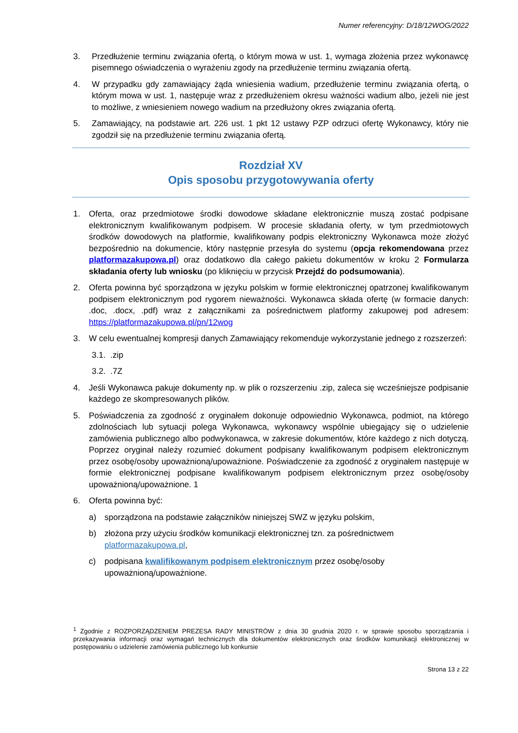Numer referencyjny: D/18/12WOG/2022
3. Przedłużenie terminu związania ofertą, o którym mowa w ust. 1, wymaga złożenia przez wykonawcę pisemnego oświadczenia o wyrażeniu zgody na przedłużenie terminu związania ofertą.
4. W przypadku gdy zamawiający żąda wniesienia wadium, przedłużenie terminu związania ofertą, o którym mowa w ust. 1, następuje wraz z przedłużeniem okresu ważności wadium albo, jeżeli nie jest to możliwe, z wniesieniem nowego wadium na przedłużony okres związania ofertą.
5. Zamawiający, na podstawie art. 226 ust. 1 pkt 12 ustawy PZP odrzuci ofertę Wykonawcy, który nie zgodził się na przedłużenie terminu związania ofertą.
Rozdział XV
Opis sposobu przygotowywania oferty
1. Oferta, oraz przedmiotowe środki dowodowe składane elektronicznie muszą zostać podpisane elektronicznym kwalifikowanym podpisem. W procesie składania oferty, w tym przedmiotowych środków dowodowych na platformie, kwalifikowany podpis elektroniczny Wykonawca może złożyć bezpośrednio na dokumencie, który następnie przesyła do systemu (opcja rekomendowana przez platformazakupowa.pl) oraz dodatkowo dla całego pakietu dokumentów w kroku 2 Formularza składania oferty lub wniosku (po kliknięciu w przycisk Przejdź do podsumowania).
2. Oferta powinna być sporządzona w języku polskim w formie elektronicznej opatrzonej kwalifikowanym podpisem elektronicznym pod rygorem nieważności. Wykonawca składa ofertę (w formacie danych: .doc, .docx, .pdf) wraz z załącznikami za pośrednictwem platformy zakupowej pod adresem: https://platformazakupowa.pl/pn/12wog
3. W celu ewentualnej kompresji danych Zamawiający rekomenduje wykorzystanie jednego z rozszerzeń:
3.1.
.zip
3.2.
.7Z
4. Jeśli Wykonawca pakuje dokumenty np. w plik o rozszerzeniu .zip, zaleca się wcześniejsze podpisanie każdego ze skompresowanych plików.
5. Poświadczenia za zgodność z oryginałem dokonuje odpowiednio Wykonawca, podmiot, na którego zdolnościach lub sytuacji polega Wykonawca, wykonawcy wspólnie ubiegający się o udzielenie zamówienia publicznego albo podwykonawca, w zakresie dokumentów, które każdego z nich dotyczą. Poprzez oryginał należy rozumieć dokument podpisany kwalifikowanym podpisem elektronicznym przez osobę/osoby upoważnioną/upoważnione. Poświadczenie za zgodność z oryginałem następuje w formie elektronicznej podpisane kwalifikowanym podpisem elektronicznym przez osobę/osoby upoważnioną/upoważnione. 1
6. Oferta powinna być:
a) sporządzona na podstawie załączników niniejszej SWZ w języku polskim,
b) złożona przy użyciu środków komunikacji elektronicznej tzn. za pośrednictwem
platformazakupowa.pl,
c) podpisana kwalifikowanym podpisem elektronicznym przez osobę/osoby
upoważnioną/upoważnione.
<sup>1</sup> Zgodnie z ROZPORZĄDZENIEM PREZESA RADY MINISTRÓW z dnia 30 grudnia 2020 r. w sprawie sposobu sporządzania i przekazywania informacji oraz wymagań technicznych dla dokumentów elektronicznych oraz środków komunikacji elektronicznej w postępowaniu o udzielenie zamówienia publicznego lub konkursie
Strona 13 z 22